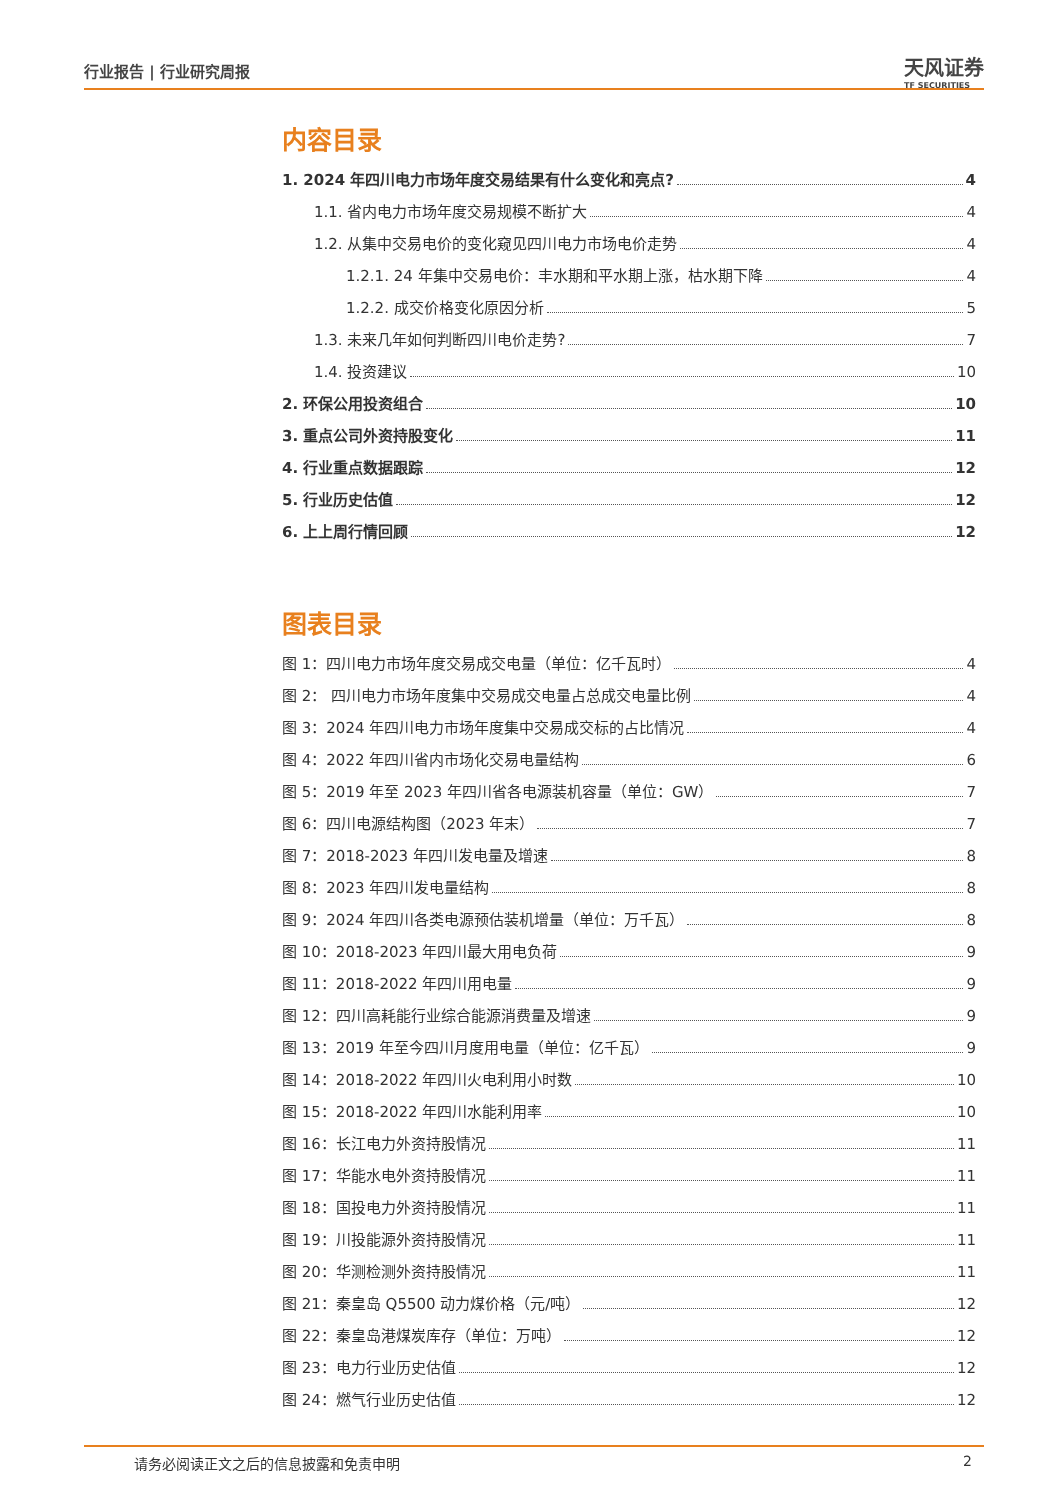行业报告 | 行业研究周报
天风证券
TF SECURITIES
内容目录
1. 2024 年四川电力市场年度交易结果有什么变化和亮点? 4
1.1. 省内电力市场年度交易规模不断扩大 4
1.2. 从集中交易电价的变化窥见四川电力市场电价走势 4
1.2.1. 24 年集中交易电价：丰水期和平水期上涨，枯水期下降 4
1.2.2. 成交价格变化原因分析 5
1.3. 未来几年如何判断四川电价走势? 7
1.4. 投资建议 10
2. 环保公用投资组合 10
3. 重点公司外资持股变化 11
4. 行业重点数据跟踪 12
5. 行业历史估值 12
6. 上上周行情回顾 12
图表目录
图 1：四川电力市场年度交易成交电量（单位：亿千瓦时） 4
图 2： 四川电力市场年度集中交易成交电量占总成交电量比例 4
图 3：2024 年四川电力市场年度集中交易成交标的占比情况 4
图 4：2022 年四川省内市场化交易电量结构 6
图 5：2019 年至 2023 年四川省各电源装机容量（单位：GW） 7
图 6：四川电源结构图（2023 年末） 7
图 7：2018-2023 年四川发电量及增速 8
图 8：2023 年四川发电量结构 8
图 9：2024 年四川各类电源预估装机增量（单位：万千瓦） 8
图 10：2018-2023 年四川最大用电负荷 9
图 11：2018-2022 年四川用电量 9
图 12：四川高耗能行业综合能源消费量及增速 9
图 13：2019 年至今四川月度用电量（单位：亿千瓦） 9
图 14：2018-2022 年四川火电利用小时数 10
图 15：2018-2022 年四川水能利用率 10
图 16：长江电力外资持股情况 11
图 17：华能水电外资持股情况 11
图 18：国投电力外资持股情况 11
图 19：川投能源外资持股情况 11
图 20：华测检测外资持股情况 11
图 21：秦皇岛 Q5500 动力煤价格（元/吨） 12
图 22：秦皇岛港煤炭库存（单位：万吨） 12
图 23：电力行业历史估值 12
图 24：燃气行业历史估值 12
请务必阅读正文之后的信息披露和免责申明 2